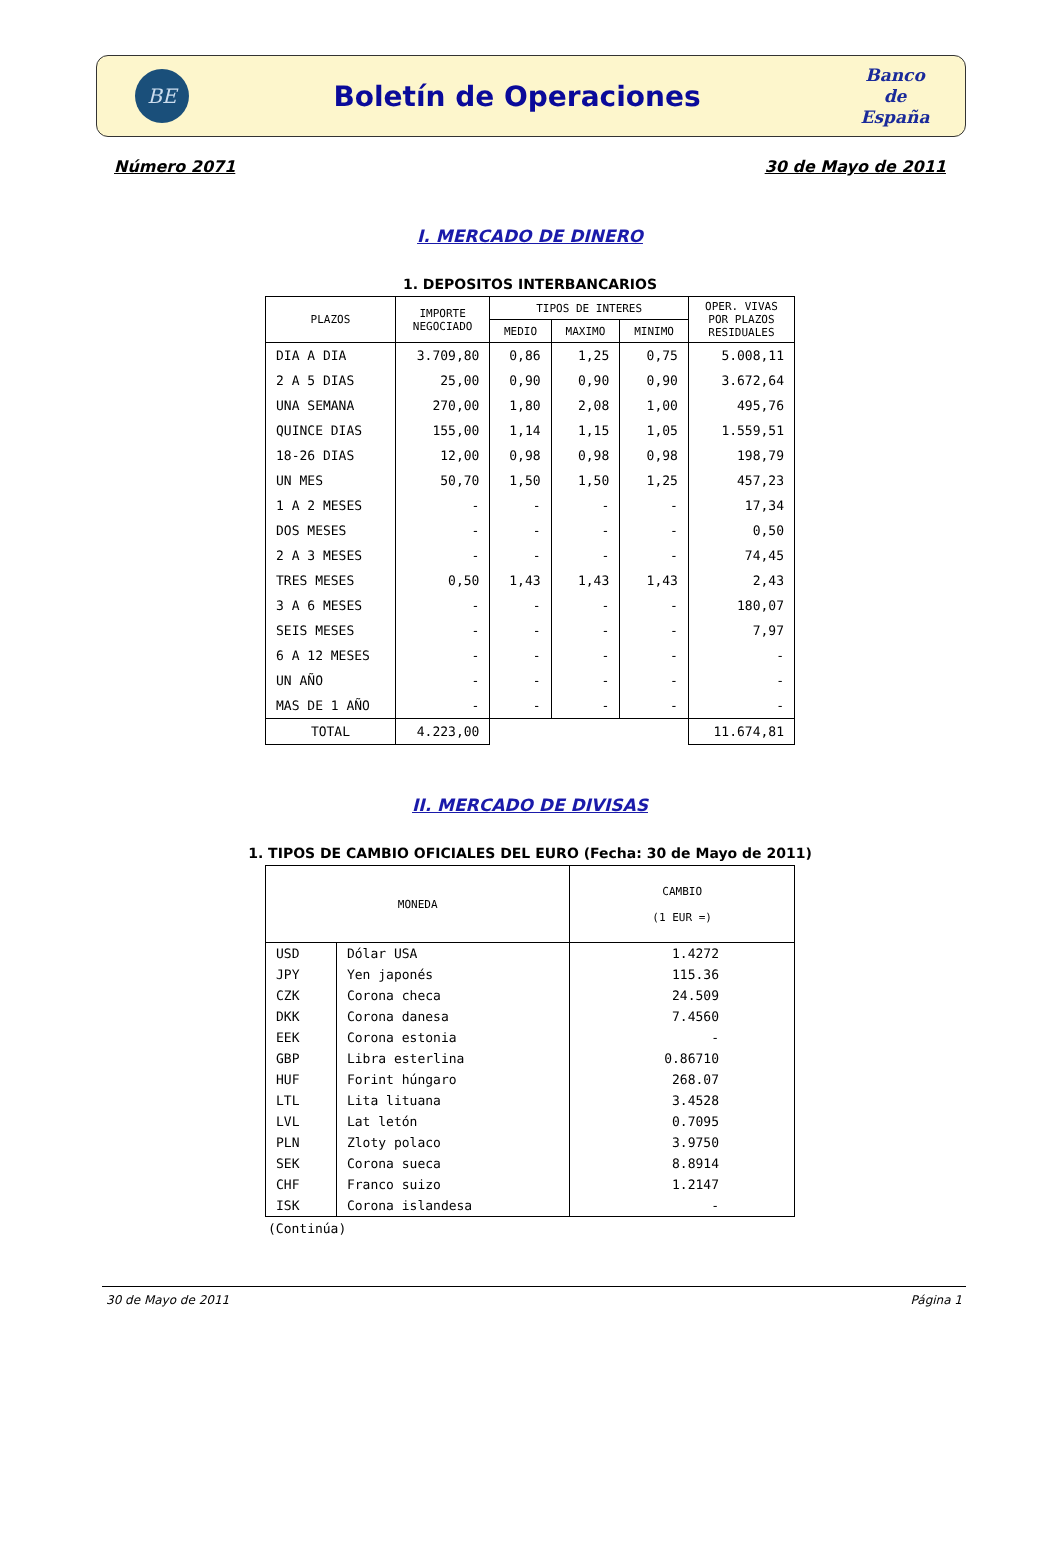BE
Boletín de Operaciones
Banco
de
España
Número 2071 30 de Mayo de 2011
I. MERCADO DE DINERO
1. DEPOSITOS INTERBANCARIOS
| PLAZOS | IMPORTE NEGOCIADO | TIPOS DE INTERES | | | OPER. VIVAS POR PLAZOS RESIDUALES |
| --- | --- | --- | --- | --- | --- |
| | | MEDIO | MAXIMO | MINIMO | |
| DIA A DIA | 3.709,80 | 0,86 | 1,25 | 0,75 | 5.008,11 |
| 2 A 5 DIAS | 25,00 | 0,90 | 0,90 | 0,90 | 3.672,64 |
| UNA SEMANA | 270,00 | 1,80 | 2,08 | 1,00 | 495,76 |
| QUINCE DIAS | 155,00 | 1,14 | 1,15 | 1,05 | 1.559,51 |
| 18-26 DIAS | 12,00 | 0,98 | 0,98 | 0,98 | 198,79 |
| UN MES | 50,70 | 1,50 | 1,50 | 1,25 | 457,23 |
| 1 A 2 MESES | - | - | - | - | 17,34 |
| DOS MESES | - | - | - | - | 0,50 |
| 2 A 3 MESES | - | - | - | - | 74,45 |
| TRES MESES | 0,50 | 1,43 | 1,43 | 1,43 | 2,43 |
| 3 A 6 MESES | - | - | - | - | 180,07 |
| SEIS MESES | - | - | - | - | 7,97 |
| 6 A 12 MESES | - | - | - | - | - |
| UN AÑO | - | - | - | - | - |
| MAS DE 1 AÑO | - | - | - | - | - |
| TOTAL | 4.223,00 | | | | 11.674,81 |
II. MERCADO DE DIVISAS
1. TIPOS DE CAMBIO OFICIALES DEL EURO (Fecha: 30 de Mayo de 2011)
| MONEDA | | CAMBIO (1 EUR =) |
| --- | --- | --- |
| USD | Dólar USA | 1.4272 |
| JPY | Yen japonés | 115.36 |
| CZK | Corona checa | 24.509 |
| DKK | Corona danesa | 7.4560 |
| EEK | Corona estonia | - |
| GBP | Libra esterlina | 0.86710 |
| HUF | Forint húngaro | 268.07 |
| LTL | Lita lituana | 3.4528 |
| LVL | Lat letón | 0.7095 |
| PLN | Zloty polaco | 3.9750 |
| SEK | Corona sueca | 8.8914 |
| CHF | Franco suizo | 1.2147 |
| ISK | Corona islandesa | - |
(Continúa)
30 de Mayo de 2011 Página 1